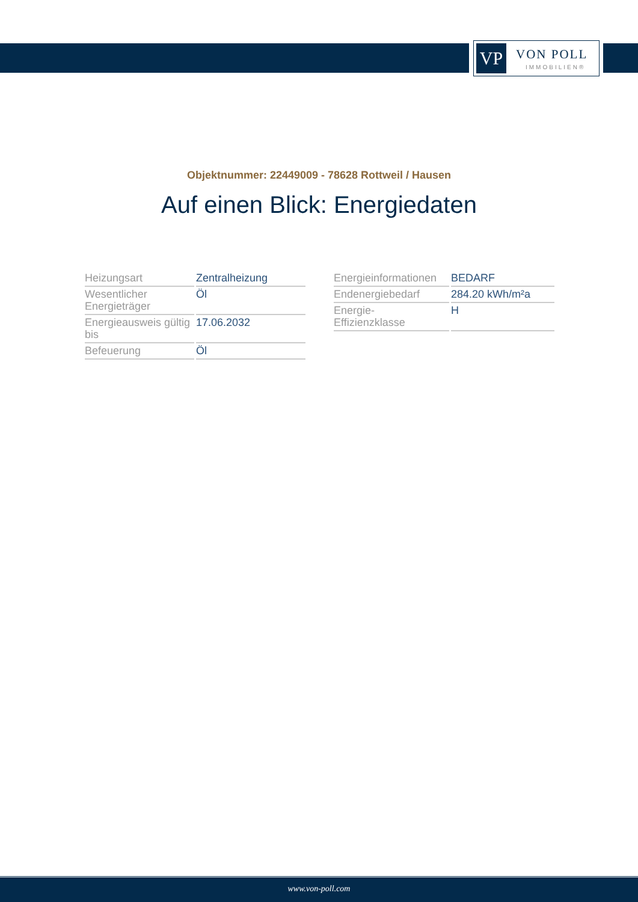VP VON POLL
IMMOBILIEN®
Objektnummer: 22449009 - 78628 Rottweil / Hausen
Auf einen Blick: Energiedaten
| Heizungsart | Zentralheizung |
| Wesentlicher Energieträger | Öl |
| Energieausweis gültig bis | 17.06.2032 |
| Befeuerung | Öl |
| Energieinformationen | BEDARF |
| Endenergiebedarf | 284.20 kWh/m²a |
| Energie- Effizienzklasse | H |
www.von-poll.com